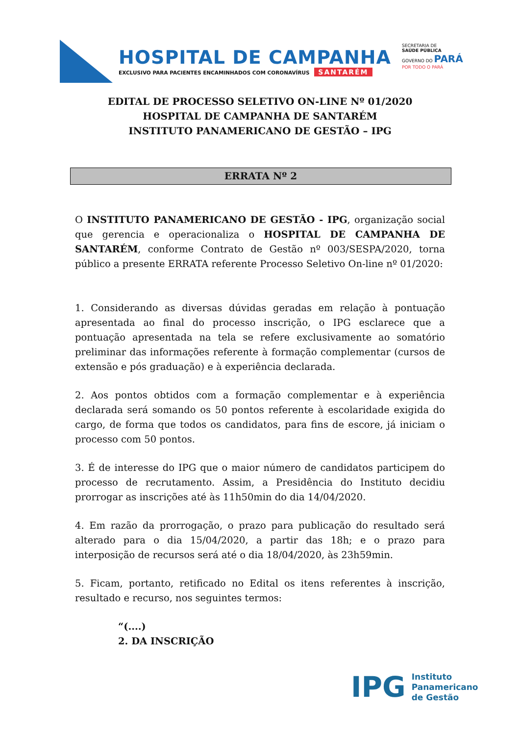HOSPITAL DE CAMPANHA
EXCLUSIVO PARA PACIENTES ENCAMINHADOS COM CORONAVÍRUS SANTARÉM
SECRETARIA DE
SAÚDE PÚBLICA
GOVERNO DO PARÁ
POR TODO O PARÁ
EDITAL DE PROCESSO SELETIVO ON-LINE Nº 01/2020
HOSPITAL DE CAMPANHA DE SANTARÉM
INSTITUTO PANAMERICANO DE GESTÃO – IPG
ERRATA Nº 2
O INSTITUTO PANAMERICANO DE GESTÃO - IPG, organização social que gerencia e operacionaliza o HOSPITAL DE CAMPANHA DE SANTARÉM, conforme Contrato de Gestão nº 003/SESPA/2020, torna público a presente ERRATA referente Processo Seletivo On-line nº 01/2020:
1. Considerando as diversas dúvidas geradas em relação à pontuação apresentada ao final do processo inscrição, o IPG esclarece que a pontuação apresentada na tela se refere exclusivamente ao somatório preliminar das informações referente à formação complementar (cursos de extensão e pós graduação) e à experiência declarada.
2. Aos pontos obtidos com a formação complementar e à experiência declarada será somando os 50 pontos referente à escolaridade exigida do cargo, de forma que todos os candidatos, para fins de escore, já iniciam o processo com 50 pontos.
3. É de interesse do IPG que o maior número de candidatos participem do processo de recrutamento. Assim, a Presidência do Instituto decidiu prorrogar as inscrições até às 11h50min do dia 14/04/2020.
4. Em razão da prorrogação, o prazo para publicação do resultado será alterado para o dia 15/04/2020, a partir das 18h; e o prazo para interposição de recursos será até o dia 18/04/2020, às 23h59min.
5. Ficam, portanto, retificado no Edital os itens referentes à inscrição, resultado e recurso, nos seguintes termos:
“(....)
2. DA INSCRIÇÃO
IPG
Instituto
Panamericano
de Gestão